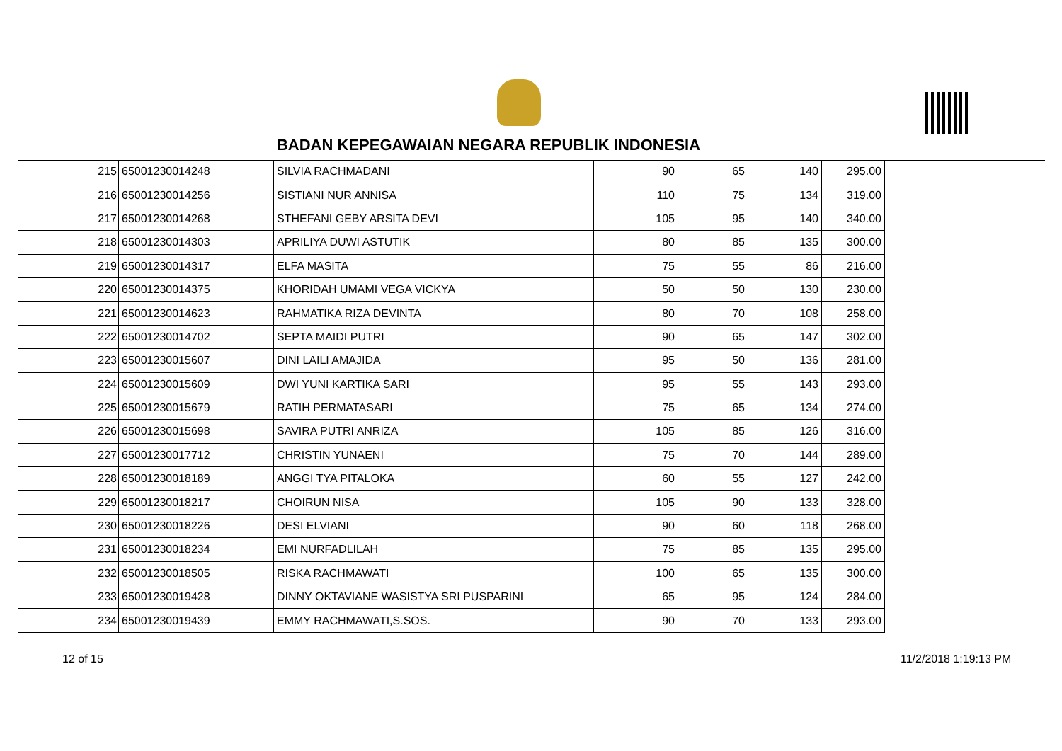BADAN KEPEGAWAIAN NEGARA REPUBLIK INDONESIA
| 215 | 65001230014248 | SILVIA RACHMADANI | 90 | 65 | 140 | 295.00 |
| 216 | 65001230014256 | SISTIANI NUR ANNISA | 110 | 75 | 134 | 319.00 |
| 217 | 65001230014268 | STHEFANI GEBY ARSITA DEVI | 105 | 95 | 140 | 340.00 |
| 218 | 65001230014303 | APRILIYA DUWI ASTUTIK | 80 | 85 | 135 | 300.00 |
| 219 | 65001230014317 | ELFA MASITA | 75 | 55 | 86 | 216.00 |
| 220 | 65001230014375 | KHORIDAH UMAMI VEGA VICKYA | 50 | 50 | 130 | 230.00 |
| 221 | 65001230014623 | RAHMATIKA RIZA DEVINTA | 80 | 70 | 108 | 258.00 |
| 222 | 65001230014702 | SEPTA MAIDI PUTRI | 90 | 65 | 147 | 302.00 |
| 223 | 65001230015607 | DINI LAILI AMAJIDA | 95 | 50 | 136 | 281.00 |
| 224 | 65001230015609 | DWI YUNI KARTIKA SARI | 95 | 55 | 143 | 293.00 |
| 225 | 65001230015679 | RATIH PERMATASARI | 75 | 65 | 134 | 274.00 |
| 226 | 65001230015698 | SAVIRA PUTRI ANRIZA | 105 | 85 | 126 | 316.00 |
| 227 | 65001230017712 | CHRISTIN YUNAENI | 75 | 70 | 144 | 289.00 |
| 228 | 65001230018189 | ANGGI TYA PITALOKA | 60 | 55 | 127 | 242.00 |
| 229 | 65001230018217 | CHOIRUN NISA | 105 | 90 | 133 | 328.00 |
| 230 | 65001230018226 | DESI ELVIANI | 90 | 60 | 118 | 268.00 |
| 231 | 65001230018234 | EMI NURFADLILAH | 75 | 85 | 135 | 295.00 |
| 232 | 65001230018505 | RISKA RACHMAWATI | 100 | 65 | 135 | 300.00 |
| 233 | 65001230019428 | DINNY OKTAVIANE WASISTYA SRI PUSPARINI | 65 | 95 | 124 | 284.00 |
| 234 | 65001230019439 | EMMY RACHMAWATI,S.SOS. | 90 | 70 | 133 | 293.00 |
12 of 15 11/2/2018 1:19:13 PM